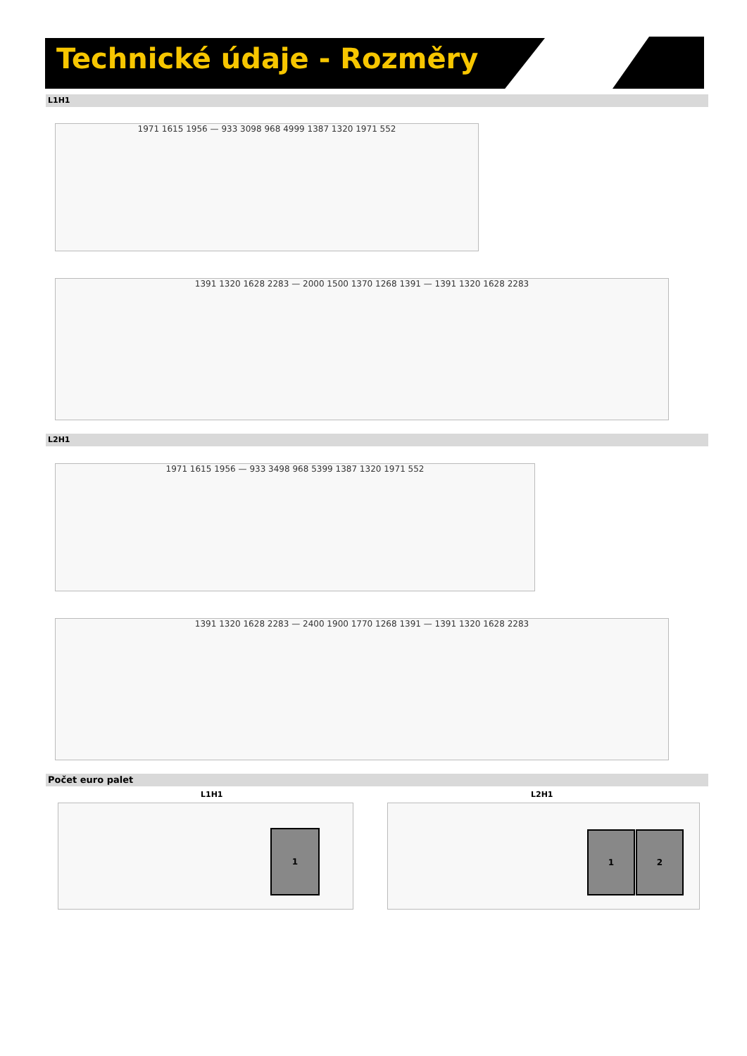Technické údaje - Rozměry
L1H1
1971 1615 1956 — 933 3098 968 4999 1387 1320 1971 552
1391 1320 1628 2283 — 2000 1500 1370 1268 1391 — 1391 1320 1628 2283
L2H1
1971 1615 1956 — 933 3498 968 5399 1387 1320 1971 552
1391 1320 1628 2283 — 2400 1900 1770 1268 1391 — 1391 1320 1628 2283
Počet euro palet
L1H1 L2H1
1 1 2